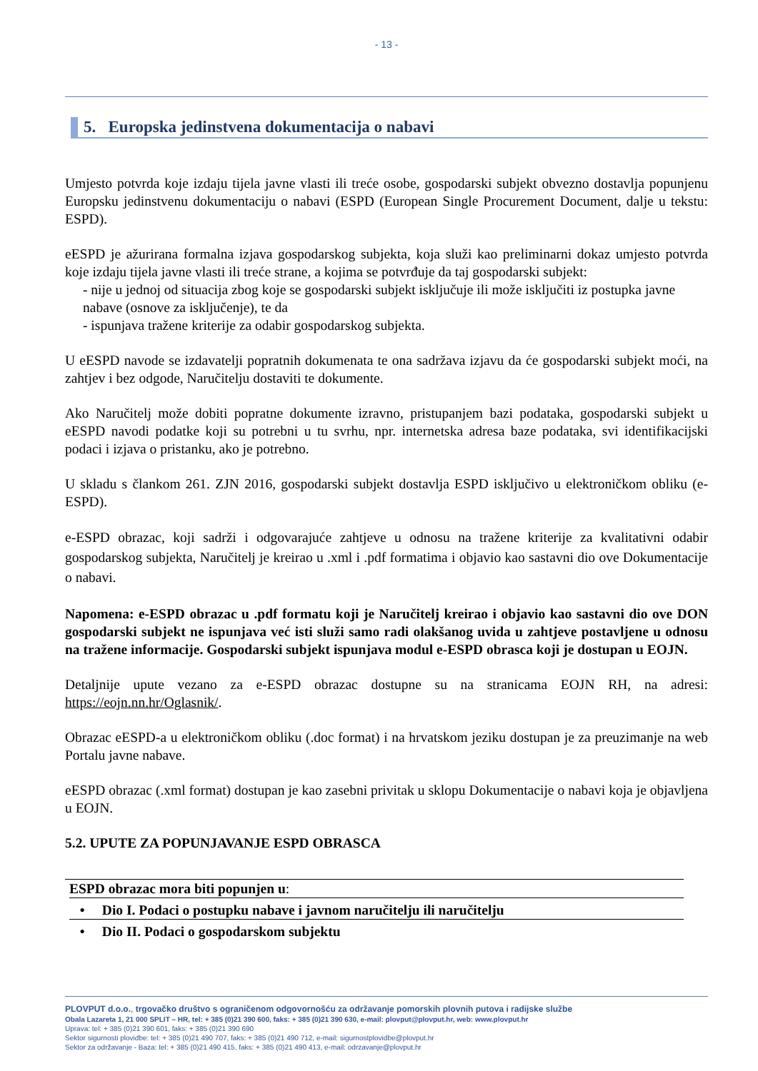- 13 -
5. Europska jedinstvena dokumentacija o nabavi
Umjesto potvrda koje izdaju tijela javne vlasti ili treće osobe, gospodarski subjekt obvezno dostavlja popunjenu Europsku jedinstvenu dokumentaciju o nabavi (ESPD (European Single Procurement Document, dalje u tekstu: ESPD).
eESPD je ažurirana formalna izjava gospodarskog subjekta, koja služi kao preliminarni dokaz umjesto potvrda koje izdaju tijela javne vlasti ili treće strane, a kojima se potvrđuje da taj gospodarski subjekt:
- nije u jednoj od situacija zbog koje se gospodarski subjekt isključuje ili može isključiti iz postupka javne nabave (osnove za isključenje), te da
- ispunjava tražene kriterije za odabir gospodarskog subjekta.
U eESPD navode se izdavatelji popratnih dokumenata te ona sadržava izjavu da će gospodarski subjekt moći, na zahtjev i bez odgode, Naručitelju dostaviti te dokumente.
Ako Naručitelj može dobiti popratne dokumente izravno, pristupanjem bazi podataka, gospodarski subjekt u eESPD navodi podatke koji su potrebni u tu svrhu, npr. internetska adresa baze podataka, svi identifikacijski podaci i izjava o pristanku, ako je potrebno.
U skladu s člankom 261. ZJN 2016, gospodarski subjekt dostavlja ESPD isključivo u elektroničkom obliku (e-ESPD).
e-ESPD obrazac, koji sadrži i odgovarajuće zahtjeve u odnosu na tražene kriterije za kvalitativni odabir gospodarskog subjekta, Naručitelj je kreirao u .xml i .pdf formatima i objavio kao sastavni dio ove Dokumentacije o nabavi.
Napomena: e-ESPD obrazac u .pdf formatu koji je Naručitelj kreirao i objavio kao sastavni dio ove DON gospodarski subjekt ne ispunjava već isti služi samo radi olakšanog uvida u zahtjeve postavljene u odnosu na tražene informacije. Gospodarski subjekt ispunjava modul e-ESPD obrasca koji je dostupan u EOJN.
Detaljnije upute vezano za e-ESPD obrazac dostupne su na stranicama EOJN RH, na adresi: https://eojn.nn.hr/Oglasnik/.
Obrazac eESPD-a u elektroničkom obliku (.doc format) i na hrvatskom jeziku dostupan je za preuzimanje na web Portalu javne nabave.
eESPD obrazac (.xml format) dostupan je kao zasebni privitak u sklopu Dokumentacije o nabavi koja je objavljena u EOJN.
5.2. UPUTE ZA POPUNJAVANJE ESPD OBRASCA
ESPD obrazac mora biti popunjen u:
• Dio I. Podaci o postupku nabave i javnom naručitelju ili naručitelju
• Dio II. Podaci o gospodarskom subjektu
PLOVPUT d.o.o., trgovačko društvo s ograničenom odgovornošću za održavanje pomorskih plovnih putova i radijske službe
Obala Lazareta 1, 21 000 SPLIT – HR, tel: + 385 (0)21 390 600, faks: + 385 (0)21 390 630, e-mail: plovput@plovput.hr, web: www.plovput.hr
Uprava: tel: + 385 (0)21 390 601, faks: + 385 (0)21 390 690
Sektor sigurnosti plovidbe: tel: + 385 (0)21 490 707, faks: + 385 (0)21 490 712, e-mail: sigurnostplovidbe@plovput.hr
Sektor za održavanje - Baza: tel: + 385 (0)21 490 415, faks: + 385 (0)21 490 413, e-mail: odrzavanje@plovput.hr